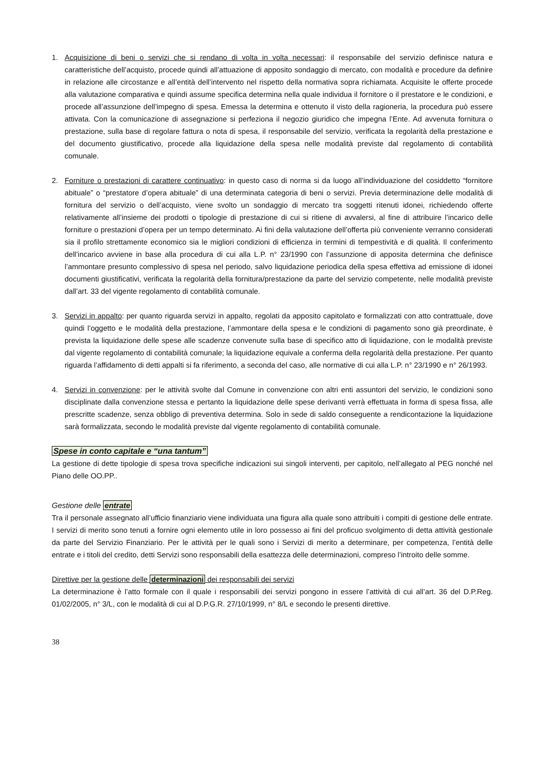1. Acquisizione di beni o servizi che si rendano di volta in volta necessari: il responsabile del servizio definisce natura e caratteristiche dell’acquisto, procede quindi all’attuazione di apposito sondaggio di mercato, con modalità e procedure da definire in relazione alle circostanze e all’entità dell’intervento nel rispetto della normativa sopra richiamata. Acquisite le offerte procede alla valutazione comparativa e quindi assume specifica determina nella quale individua il fornitore o il prestatore e le condizioni, e procede all’assunzione dell’impegno di spesa. Emessa la determina e ottenuto il visto della ragioneria, la procedura può essere attivata. Con la comunicazione di assegnazione si perfeziona il negozio giuridico che impegna l’Ente. Ad avvenuta fornitura o prestazione, sulla base di regolare fattura o nota di spesa, il responsabile del servizio, verificata la regolarità della prestazione e del documento giustificativo, procede alla liquidazione della spesa nelle modalità previste dal regolamento di contabilità comunale.
2. Forniture o prestazioni di carattere continuativo: in questo caso di norma si da luogo all’individuazione del cosiddetto “fornitore abituale” o “prestatore d’opera abituale” di una determinata categoria di beni o servizi. Previa determinazione delle modalità di fornitura del servizio o dell’acquisto, viene svolto un sondaggio di mercato tra soggetti ritenuti idonei, richiedendo offerte relativamente all’insieme dei prodotti o tipologie di prestazione di cui si ritiene di avvalersi, al fine di attribuire l’incarico delle forniture o prestazioni d’opera per un tempo determinato. Ai fini della valutazione dell’offerta più conveniente verranno considerati sia il profilo strettamente economico sia le migliori condizioni di efficienza in termini di tempestività e di qualità. Il conferimento dell’incarico avviene in base alla procedura di cui alla L.P. n° 23/1990 con l’assunzione di apposita determina che definisce l’ammontare presunto complessivo di spesa nel periodo, salvo liquidazione periodica della spesa effettiva ad emissione di idonei documenti giustificativi, verificata la regolarità della fornitura/prestazione da parte del servizio competente, nelle modalità previste dall’art. 33 del vigente regolamento di contabilità comunale.
3. Servizi in appalto: per quanto riguarda servizi in appalto, regolati da apposito capitolato e formalizzati con atto contrattuale, dove quindi l’oggetto e le modalità della prestazione, l’ammontare della spesa e le condizioni di pagamento sono già preordinate, è prevista la liquidazione delle spese alle scadenze convenute sulla base di specifico atto di liquidazione, con le modalità previste dal vigente regolamento di contabilità comunale; la liquidazione equivale a conferma della regolarità della prestazione. Per quanto riguarda l’affidamento di detti appalti si fa riferimento, a seconda del caso, alle normative di cui alla L.P. n° 23/1990 e n° 26/1993.
4. Servizi in convenzione: per le attività svolte dal Comune in convenzione con altri enti assuntori del servizio, le condizioni sono disciplinate dalla convenzione stessa e pertanto la liquidazione delle spese derivanti verrà effettuata in forma di spesa fissa, alle prescritte scadenze, senza obbligo di preventiva determina. Solo in sede di saldo conseguente a rendicontazione la liquidazione sarà formalizzata, secondo le modalità previste dal vigente regolamento di contabilità comunale.
Spese in conto capitale e “una tantum”
La gestione di dette tipologie di spesa trova specifiche indicazioni sui singoli interventi, per capitolo, nell’allegato al PEG nonché nel Piano delle OO.PP..
Gestione delle entrate
Tra il personale assegnato all’ufficio finanziario viene individuata una figura alla quale sono attribuiti i compiti di gestione delle entrate. I servizi di merito sono tenuti a fornire ogni elemento utile in loro possesso ai fini del proficuo svolgimento di detta attività gestionale da parte del Servizio Finanziario. Per le attività per le quali sono i Servizi di merito a determinare, per competenza, l’entità delle entrate e i titoli del credito, detti Servizi sono responsabili della esattezza delle determinazioni, compreso l’introito delle somme.
Direttive per la gestione delle determinazioni dei responsabili dei servizi
La determinazione è l’atto formale con il quale i responsabili dei servizi pongono in essere l’attività di cui all’art. 36 del D.P.Reg. 01/02/2005, n° 3/L, con le modalità di cui al D.P.G.R. 27/10/1999, n° 8/L e secondo le presenti direttive.
38